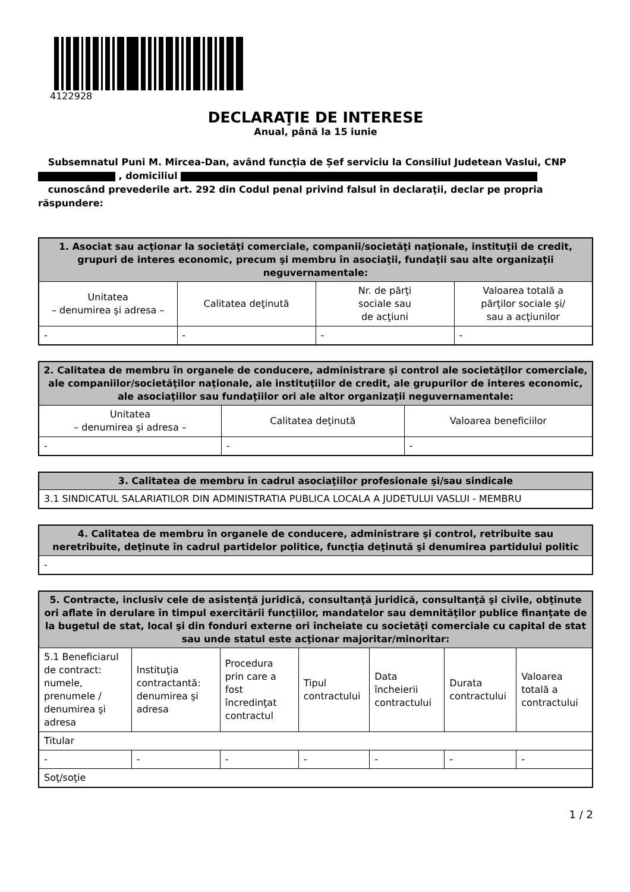4122928
DECLARAŢIE DE INTERESE
Anual, până la 15 iunie
Subsemnatul Puni M. Mircea-Dan, având funcţia de Șef serviciu la Consiliul Judetean Vaslui, CNP , domiciliul
cunoscând prevederile art. 292 din Codul penal privind falsul în declaraţii, declar pe propria răspundere:
| 1. Asociat sau acţionar la societăţi comerciale, companii/societăţi naţionale, instituţii de credit, grupuri de interes economic, precum şi membru în asociaţii, fundaţii sau alte organizaţii neguvernamentale: | | | |
| --- | --- | --- | --- |
| Unitatea – denumirea şi adresa – | Calitatea deţinută | Nr. de părţi sociale sau de acţiuni | Valoarea totală a părţilor sociale şi/ sau a acţiunilor |
| - | - | - | - |
| 2. Calitatea de membru în organele de conducere, administrare şi control ale societăţilor comerciale, ale companiilor/societăţilor naţionale, ale instituţiilor de credit, ale grupurilor de interes economic, ale asociaţiilor sau fundaţiilor ori ale altor organizaţii neguvernamentale: | | |
| --- | --- | --- |
| Unitatea – denumirea şi adresa – | Calitatea deţinută | Valoarea beneficiilor |
| - | - | - |
| 3. Calitatea de membru în cadrul asociaţiilor profesionale şi/sau sindicale |
| --- |
| 3.1 SINDICATUL SALARIATILOR DIN ADMINISTRATIA PUBLICA LOCALA A JUDETULUI VASLUI - MEMBRU |
| 4. Calitatea de membru în organele de conducere, administrare şi control, retribuite sau neretribuite, deţinute în cadrul partidelor politice, funcţia deţinută şi denumirea partidului politic |
| --- |
| - |
| 5. Contracte, inclusiv cele de asistenţă juridică, consultanţă juridică, consultanţă şi civile, obţinute ori aflate în derulare în timpul exercitării funcţiilor, mandatelor sau demnităţilor publice finanţate de la bugetul de stat, local şi din fonduri externe ori încheiate cu societăţi comerciale cu capital de stat sau unde statul este acţionar majoritar/minoritar: | | | | | | |
| --- | --- | --- | --- | --- | --- | --- |
| 5.1 Beneficiarul de contract: numele, prenumele / denumirea şi adresa | Instituţia contractantă: denumirea şi adresa | Procedura prin care a fost încredinţat contractul | Tipul contractului | Data încheierii contractului | Durata contractului | Valoarea totală a contractului |
| Titular | | | | | | |
| - | - | - | - | - | - | - |
| Soţ/soţie | | | | | | |
1 / 2